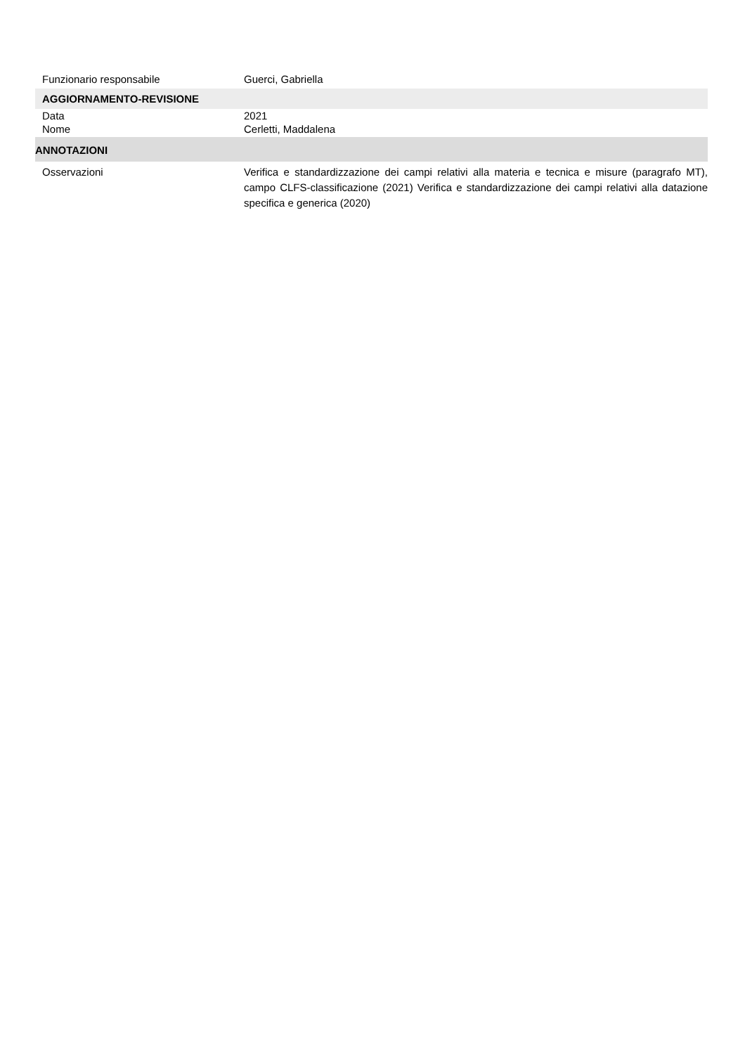Funzionario responsabile Guerci, Gabriella
AGGIORNAMENTO-REVISIONE
Data 2021
Nome Cerletti, Maddalena
ANNOTAZIONI
Osservazioni Verifica e standardizzazione dei campi relativi alla materia e tecnica e misure (paragrafo MT), campo CLFS-classificazione (2021) Verifica e standardizzazione dei campi relativi alla datazione specifica e generica (2020)